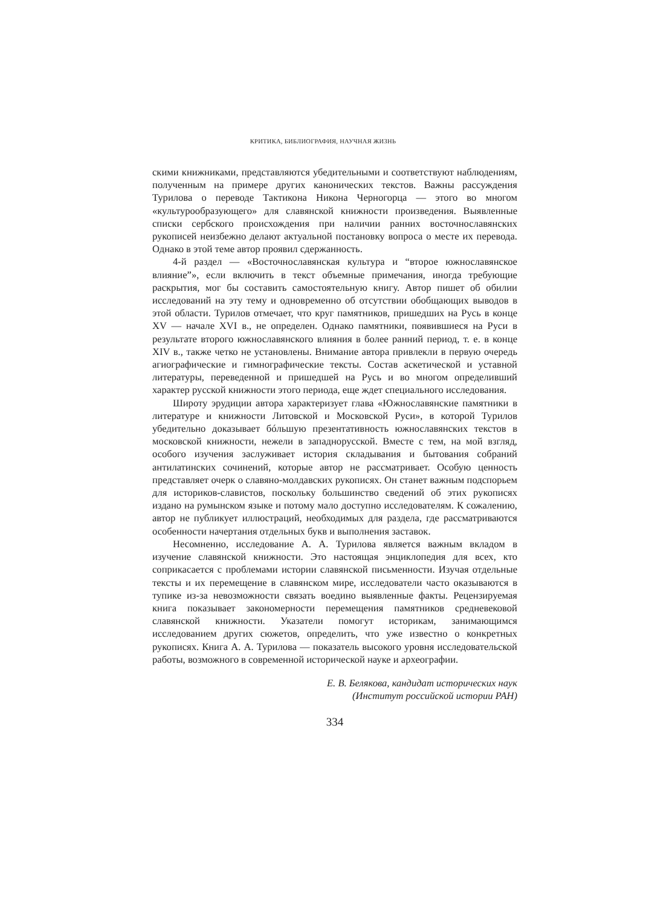КРИТИКА, БИБЛИОГРАФИЯ, НАУЧНАЯ ЖИЗНЬ
скими книжниками, представляются убедительными и соответствуют наблюдениям, полученным на примере других канонических текстов. Важны рассуждения Турилова о переводе Тактикона Никона Черногорца — этого во многом «культурообразующего» для славянской книжности произведения. Выявленные списки сербского происхождения при наличии ранних восточнославянских рукописей неизбежно делают актуальной постановку вопроса о месте их перевода. Однако в этой теме автор проявил сдержанность.
4-й раздел — «Восточнославянская культура и “второе южнославянское влияние”», если включить в текст объемные примечания, иногда требующие раскрытия, мог бы составить самостоятельную книгу. Автор пишет об обилии исследований на эту тему и одновременно об отсутствии обобщающих выводов в этой области. Турилов отмечает, что круг памятников, пришедших на Русь в конце XV — начале XVI в., не определен. Однако памятники, появившиеся на Руси в результате второго южнославянского влияния в более ранний период, т. е. в конце XIV в., также четко не установлены. Внимание автора привлекли в первую очередь агиографические и гимнографические тексты. Состав аскетической и уставной литературы, переведенной и пришедшей на Русь и во многом определивший характер русской книжности этого периода, еще ждет специального исследования.
Широту эрудиции автора характеризует глава «Южнославянские памятники в литературе и книжности Литовской и Московской Руси», в которой Турилов убедительно доказывает бóльшую презентативность южнославянских текстов в московской книжности, нежели в западнорусской. Вместе с тем, на мой взгляд, особого изучения заслуживает история складывания и бытования собраний антилатинских сочинений, которые автор не рассматривает. Особую ценность представляет очерк о славяно-молдавских рукописях. Он станет важным подспорьем для историков-славистов, поскольку большинство сведений об этих рукописях издано на румынском языке и потому мало доступно исследователям. К сожалению, автор не публикует иллюстраций, необходимых для раздела, где рассматриваются особенности начертания отдельных букв и выполнения заставок.
Несомненно, исследование А. А. Турилова является важным вкладом в изучение славянской книжности. Это настоящая энциклопедия для всех, кто соприкасается с проблемами истории славянской письменности. Изучая отдельные тексты и их перемещение в славянском мире, исследователи часто оказываются в тупике из-за невозможности связать воедино выявленные факты. Рецензируемая книга показывает закономерности перемещения памятников средневековой славянской книжности. Указатели помогут историкам, занимающимся исследованием других сюжетов, определить, что уже известно о конкретных рукописях. Книга А. А. Турилова — показатель высокого уровня исследовательской работы, возможного в современной исторической науке и археографии.
Е. В. Белякова, кандидат исторических наук
(Институт российской истории РАН)
334